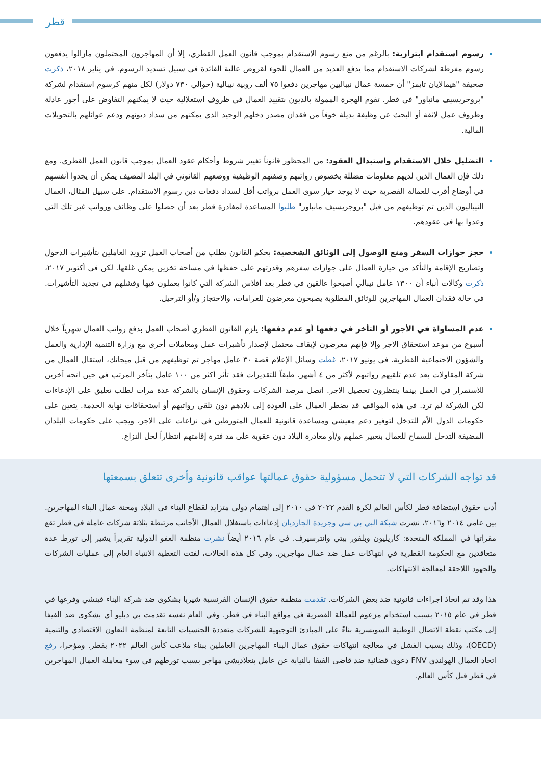قطر
رسوم استقدام ابتزازية: بالرغم من منع رسوم الاستقدام بموجب قانون العمل القطري، إلا أن المهاجرون المحتملون مازالوا يدفعون رسوم مفرطة لشركات الاستقدام مما يدفع العديد من العمال للجوء لقروض عالية الفائدة في سبيل تسديد الرسوم. في يناير ٢٠١٨، ذكرت صحيفة "هيمالايان تايمز" أن خمسة عمال نيباليين مهاجرين دفعوا ٧٥ ألف روبية نيبالية (حوالي ٧٣٠ دولار) لكل منهم كرسوم استقدام لشركة "بروجريسيف مانباور" في قطر. تقوم الهجرة الممولة بالديون بتقييد العمال في ظروف استغلالية حيث لا يمكنهم التفاوض على أجور عادلة وظروف عمل لائقة أو البحث عن وظيفة بديلة خوفاً من فقدان مصدر دخلهم الوحيد الذي يمكنهم من سداد ديونهم ودعم عوائلهم بالتحويلات المالية.
التضليل خلال الاستقدام واستبدال العقود: من المحظور قانوناً تغيير شروط وأحكام عقود العمال بموجب قانون العمل القطري. ومع ذلك فإن العمال الذين لديهم معلومات مضللة بخصوص رواتبهم وصفتهم الوظيفية ووضعهم القانوني في البلد المضيف يمكن أن يجدوا أنفسهم في أوضاع أقرب للعمالة القصرية حيث لا يوجد خيار سوى العمل برواتب أقل لسداد دفعات دين رسوم الاستقدام. على سبيل المثال، العمال النيباليون الذين تم توظيفهم من قبل "بروجريسيف مانباور" طلبوا المساعدة لمغادرة قطر بعد أن حصلوا على وظائف ورواتب غير تلك التي وعدوا بها في عقودهم.
حجز جوازات السفر ومنع الوصول إلى الوثائق الشخصية: بحكم القانون يطلب من أصحاب العمل تزويد العاملين بتأشيرات الدخول وتصاريح الإقامة والتأكد من حيازة العمال على جوازات سفرهم وقدرتهم على حفظها في مساحة تخزين يمكن غلقها. لكن في أكتوبر ٢٠١٧، ذكرت وكالات أنباء أن ١٣٠٠ عامل نيبالي أصبحوا عالقين في قطر بعد افلاس الشركة التي كانوا يعملون فيها وفشلهم في تجديد التأشيرات. في حالة فقدان العمال المهاجرين للوثائق المطلوبة يصبحون معرضون للغرامات، والاحتجاز و/أو الترحيل.
عدم المساواة في الأجور أو التأخر في دفعها أو عدم دفعها: يلزم القانون القطري أصحاب العمل بدفع رواتب العمال شهرياً خلال أسبوع من موعد استحقاق الاجر وإلا فإنهم معرضون لإيقاف محتمل لإصدار تأشيرات عمل ومعاملات أخرى مع وزارة التنمية الإدارية والعمل والشؤون الاجتماعية القطرية. في يونيو ٢٠١٧، غطت وسائل الإعلام قصة ٣٠ عامل مهاجر تم توظيفهم من قبل ميجاتك، استقال العمال من شركة المقاولات بعد عدم تلقيهم رواتبهم لأكثر من ٤ أشهر. طبقاً للتقديرات فقد تأثر أكثر من ١٠٠ عامل بتأخر المرتب في حين اتجه آخرين للاستمرار في العمل بينما ينتظرون تحصيل الاجر. اتصل مرصد الشركات وحقوق الإنسان بالشركة عدة مرات لطلب تعليق على الإدعاءات لكن الشركة لم ترد. في هذه المواقف قد يضطر العمال على العودة إلى بلادهم دون تلقي رواتبهم أو استحقاقات نهاية الخدمة. يتعين على حكومات الدول الأم للتدخل لتوفير دعم معيشي ومساعدة قانونية للعمال المتورطين في نزاعات على الاجر، ويجب على حكومات البلدان المضيفة التدخل للسماح للعمال بتغيير عملهم و/أو مغادرة البلاد دون عقوبة على مد فترة إقامتهم انتظاراً لحل النزاع.
قد تواجه الشركات التي لا تتحمل مسؤولية حقوق عمالتها عواقب قانونية وأخرى تتعلق بسمعتها
أدت حقوق استضافة قطر لكأس العالم لكرة القدم ٢٠٢٢ في ٢٠١٠ إلى اهتمام دولي متزايد لقطاع البناء في البلاد ومحنة عمال البناء المهاجرين. بين عامي ٢٠١٤ و٢٠١٦، نشرت شبكة البي بي سي وجريدة الجارديان إدعاءات باستغلال العمال الأجانب مرتبطة بثلاثة شركات عاملة في قطر تقع مقراتها في المملكة المتحدة: كاريليون وبلفور بيتي وانترسيرف. في عام ٢٠١٦ أيضاً نشرت منظمة العفو الدولية تقريراً يشير إلى تورط عدة متعاقدين مع الحكومة القطرية في انتهاكات عمل ضد عمال مهاجرين. وفي كل هذه الحالات، لفتت التغطية الانتباه العام إلى عمليات الشركات والجهود اللاحقة لمعالجة الانتهاكات.
هذا وقد تم اتخاذ اجراءات قانونية ضد بعض الشركات. تقدمت منظمة حقوق الإنسان الفرنسية شيربا بشكوى ضد شركة البناء فينشي وفرعها في قطر في عام ٢٠١٥ بسبب استخدام مزعوم للعمالة القصرية في مواقع البناء في قطر. وفي العام نفسه تقدمت بي دبليو آي بشكوى ضد الفيفا إلى مكتب نقطة الاتصال الوطنية السويسرية بناءً على المبادئ التوجيهية للشركات متعددة الجنسيات التابعة لمنظمة التعاون الاقتصادي والتنمية (OECD)، وذلك بسبب الفشل في معالجة انتهاكات حقوق عمال البناء المهاجرين العاملين ببناء ملاعب كأس العالم ٢٠٢٢ بقطر. ومؤخرا، رفع اتحاد العمال الهولندي FNV دعوى قضائية ضد قاضى الفيفا بالنيابة عن عامل بنغلاديشي مهاجر بسبب تورطهم في سوء معاملة العمال المهاجرين في قطر قبل كأس العالم.